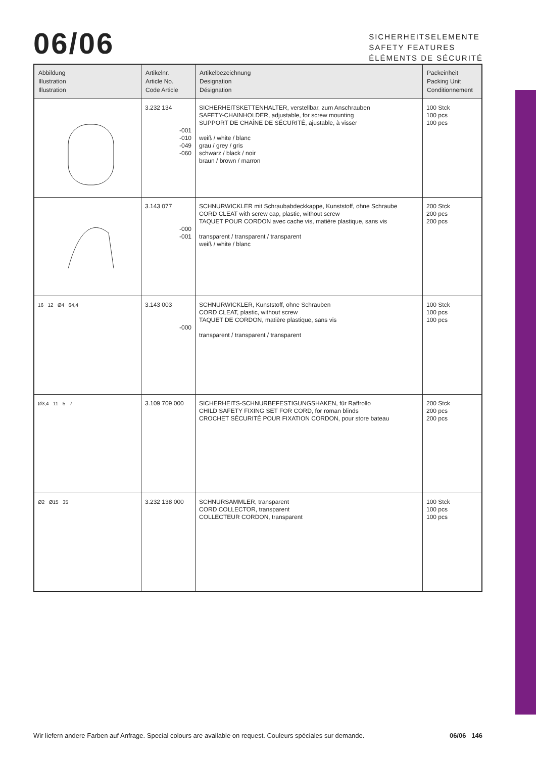06/06
SICHERHEITSELEMENTE
SAFETY FEATURES
ÉLÉMENTS DE SÉCURITÉ
| Abbildung Illustration Illustration | Artikelnr. Article No. Code Article | Artikelbezeichnung Designation Désignation | Packeinheit Packing Unit Conditionnement |
| --- | --- | --- | --- |
| | 3.232 134 -001 -010 -049 -060 | SICHERHEITSKETTENHALTER, verstellbar, zum Anschrauben SAFETY-CHAINHOLDER, adjustable, for screw mounting SUPPORT DE CHAÎNE DE SÉCURITÉ, ajustable, à visser weiß / white / blanc grau / grey / gris schwarz / black / noir braun / brown / marron | 100 Stck 100 pcs 100 pcs |
| | 3.143 077 -000 -001 | SCHNURWICKLER mit Schraubabdeckkappe, Kunststoff, ohne Schraube CORD CLEAT with screw cap, plastic, without screw TAQUET POUR CORDON avec cache vis, matière plastique, sans vis transparent / transparent / transparent weiß / white / blanc | 200 Stck 200 pcs 200 pcs |
| 16 12 Ø4 64,4 | 3.143 003 -000 | SCHNURWICKLER, Kunststoff, ohne Schrauben CORD CLEAT, plastic, without screw TAQUET DE CORDON, matière plastique, sans vis transparent / transparent / transparent | 100 Stck 100 pcs 100 pcs |
| Ø3,4 11 5 7 | 3.109 709 000 | SICHERHEITS-SCHNURBEFESTIGUNGSHAKEN, für Raffrollo CHILD SAFETY FIXING SET FOR CORD, for roman blinds CROCHET SÉCURITÉ POUR FIXATION CORDON, pour store bateau | 200 Stck 200 pcs 200 pcs |
| Ø2 Ø15 35 | 3.232 138 000 | SCHNURSAMMLER, transparent CORD COLLECTOR, transparent COLLECTEUR CORDON, transparent | 100 Stck 100 pcs 100 pcs |
Wir liefern andere Farben auf Anfrage. Special colours are available on request. Couleurs spéciales sur demande. 06/06 146